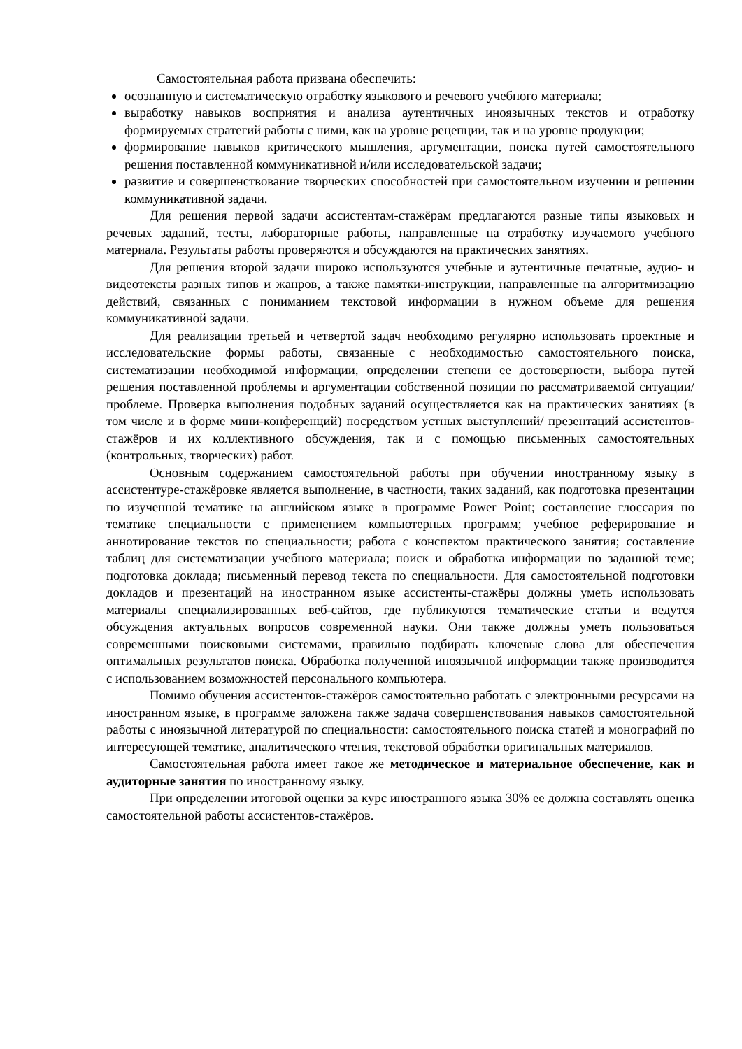Самостоятельная работа призвана обеспечить:
осознанную и систематическую отработку языкового и речевого учебного материала;
выработку навыков восприятия и анализа аутентичных иноязычных текстов и отработку формируемых стратегий работы с ними, как на уровне рецепции, так и на уровне продукции;
формирование навыков критического мышления, аргументации, поиска путей самостоятельного решения поставленной коммуникативной и/или исследовательской задачи;
развитие и совершенствование творческих способностей при самостоятельном изучении и решении коммуникативной задачи.
Для решения первой задачи ассистентам-стажёрам предлагаются разные типы языковых и речевых заданий, тесты, лабораторные работы, направленные на отработку изучаемого учебного материала. Результаты работы проверяются и обсуждаются на практических занятиях.
Для решения второй задачи широко используются учебные и аутентичные печатные, аудио- и видеотексты разных типов и жанров, а также памятки-инструкции, направленные на алгоритмизацию действий, связанных с пониманием текстовой информации в нужном объеме для решения коммуникативной задачи.
Для реализации третьей и четвертой задач необходимо регулярно использовать проектные и исследовательские формы работы, связанные с необходимостью самостоятельного поиска, систематизации необходимой информации, определении степени ее достоверности, выбора путей решения поставленной проблемы и аргументации собственной позиции по рассматриваемой ситуации/ проблеме. Проверка выполнения подобных заданий осуществляется как на практических занятиях (в том числе и в форме мини-конференций) посредством устных выступлений/ презентаций ассистентов-стажёров и их коллективного обсуждения, так и с помощью письменных самостоятельных (контрольных, творческих) работ.
Основным содержанием самостоятельной работы при обучении иностранному языку в ассистентуре-стажёровке является выполнение, в частности, таких заданий, как подготовка презентации по изученной тематике на английском языке в программе Power Point; составление глоссария по тематике специальности с применением компьютерных программ; учебное реферирование и аннотирование текстов по специальности; работа с конспектом практического занятия; составление таблиц для систематизации учебного материала; поиск и обработка информации по заданной теме; подготовка доклада; письменный перевод текста по специальности. Для самостоятельной подготовки докладов и презентаций на иностранном языке ассистенты-стажёры должны уметь использовать материалы специализированных веб-сайтов, где публикуются тематические статьи и ведутся обсуждения актуальных вопросов современной науки. Они также должны уметь пользоваться современными поисковыми системами, правильно подбирать ключевые слова для обеспечения оптимальных результатов поиска. Обработка полученной иноязычной информации также производится с использованием возможностей персонального компьютера.
Помимо обучения ассистентов-стажёров самостоятельно работать с электронными ресурсами на иностранном языке, в программе заложена также задача совершенствования навыков самостоятельной работы с иноязычной литературой по специальности: самостоятельного поиска статей и монографий по интересующей тематике, аналитического чтения, текстовой обработки оригинальных материалов.
Самостоятельная работа имеет такое же методическое и материальное обеспечение, как и аудиторные занятия по иностранному языку.
При определении итоговой оценки за курс иностранного языка 30% ее должна составлять оценка самостоятельной работы ассистентов-стажёров.